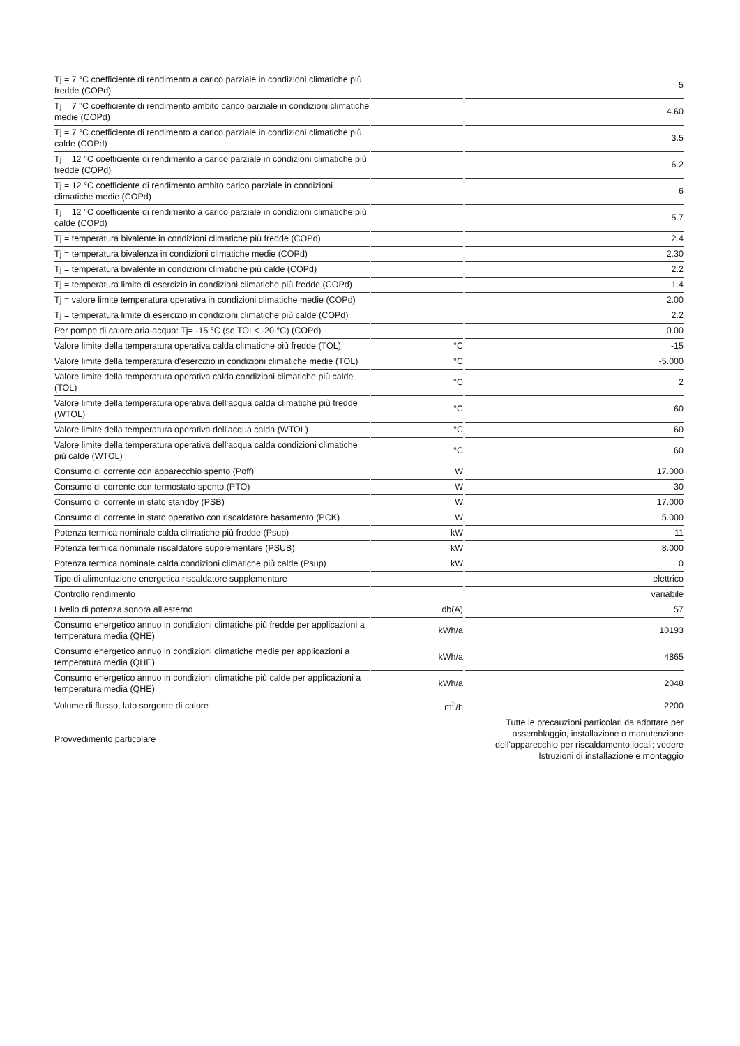| Tj = 7 °C coefficiente di rendimento a carico parziale in condizioni climatiche più fredde (COPd) | | 5 |
| Tj = 7 °C coefficiente di rendimento ambito carico parziale in condizioni climatiche medie (COPd) | | 4.60 |
| Tj = 7 °C coefficiente di rendimento a carico parziale in condizioni climatiche più calde (COPd) | | 3.5 |
| Tj = 12 °C coefficiente di rendimento a carico parziale in condizioni climatiche più fredde (COPd) | | 6.2 |
| Tj = 12 °C coefficiente di rendimento ambito carico parziale in condizioni climatiche medie (COPd) | | 6 |
| Tj = 12 °C coefficiente di rendimento a carico parziale in condizioni climatiche più calde (COPd) | | 5.7 |
| Tj = temperatura bivalente in condizioni climatiche più fredde (COPd) | | 2.4 |
| Tj = temperatura bivalenza in condizioni climatiche medie (COPd) | | 2.30 |
| Tj = temperatura bivalente in condizioni climatiche più calde (COPd) | | 2.2 |
| Tj = temperatura limite di esercizio in condizioni climatiche più fredde (COPd) | | 1.4 |
| Tj = valore limite temperatura operativa in condizioni climatiche medie (COPd) | | 2.00 |
| Tj = temperatura limite di esercizio in condizioni climatiche più calde (COPd) | | 2.2 |
| Per pompe di calore aria-acqua: Tj= -15 °C (se TOL< -20 °C) (COPd) | | 0.00 |
| Valore limite della temperatura operativa calda climatiche più fredde (TOL) | °C | -15 |
| Valore limite della temperatura d'esercizio in condizioni climatiche medie (TOL) | °C | -5.000 |
| Valore limite della temperatura operativa calda condizioni climatiche più calde (TOL) | °C | 2 |
| Valore limite della temperatura operativa dell‘acqua calda climatiche più fredde (WTOL) | °C | 60 |
| Valore limite della temperatura operativa dell'acqua calda (WTOL) | °C | 60 |
| Valore limite della temperatura operativa dell‘acqua calda condizioni climatiche più calde (WTOL) | °C | 60 |
| Consumo di corrente con apparecchio spento (Poff) | W | 17.000 |
| Consumo di corrente con termostato spento (PTO) | W | 30 |
| Consumo di corrente in stato standby (PSB) | W | 17.000 |
| Consumo di corrente in stato operativo con riscaldatore basamento (PCK) | W | 5.000 |
| Potenza termica nominale calda climatiche più fredde (Psup) | kW | 11 |
| Potenza termica nominale riscaldatore supplementare (PSUB) | kW | 8.000 |
| Potenza termica nominale calda condizioni climatiche più calde (Psup) | kW | 0 |
| Tipo di alimentazione energetica riscaldatore supplementare | | elettrico |
| Controllo rendimento | | variabile |
| Livello di potenza sonora all'esterno | db(A) | 57 |
| Consumo energetico annuo in condizioni climatiche più fredde per applicazioni a temperatura media (QHE) | kWh/a | 10193 |
| Consumo energetico annuo in condizioni climatiche medie per applicazioni a temperatura media (QHE) | kWh/a | 4865 |
| Consumo energetico annuo in condizioni climatiche più calde per applicazioni a temperatura media (QHE) | kWh/a | 2048 |
| Volume di flusso, lato sorgente di calore | m<sup>3</sup>/h | 2200 |
| Provvedimento particolare | | Tutte le precauzioni particolari da adottare per assemblaggio, installazione o manutenzione dell'apparecchio per riscaldamento locali: vedere Istruzioni di installazione e montaggio |